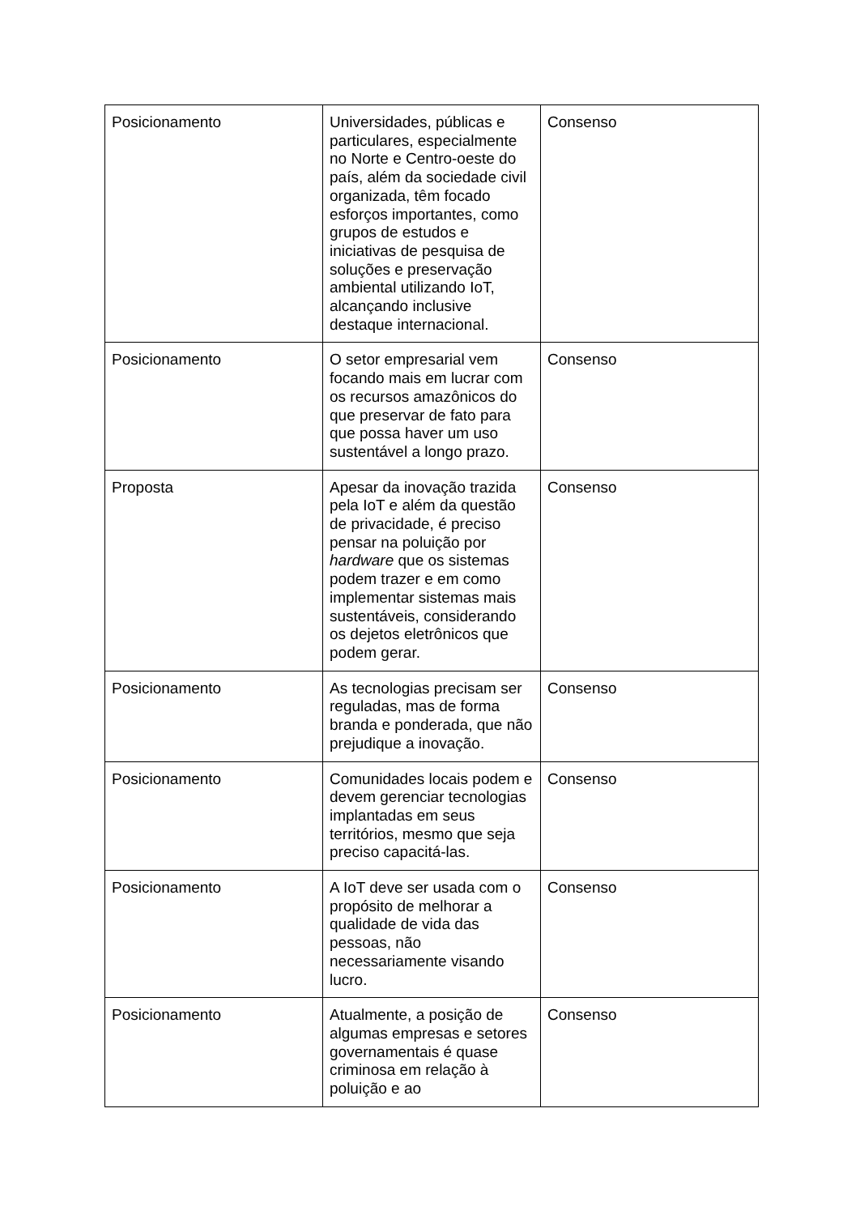| Posicionamento | Universidades, públicas e particulares, especialmente no Norte e Centro-oeste do país, além da sociedade civil organizada, têm focado esforços importantes, como grupos de estudos e iniciativas de pesquisa de soluções e preservação ambiental utilizando IoT, alcançando inclusive destaque internacional. | Consenso |
| Posicionamento | O setor empresarial vem focando mais em lucrar com os recursos amazônicos do que preservar de fato para que possa haver um uso sustentável a longo prazo. | Consenso |
| Proposta | Apesar da inovação trazida pela IoT e além da questão de privacidade, é preciso pensar na poluição por hardware que os sistemas podem trazer e em como implementar sistemas mais sustentáveis, considerando os dejetos eletrônicos que podem gerar. | Consenso |
| Posicionamento | As tecnologias precisam ser reguladas, mas de forma branda e ponderada, que não prejudique a inovação. | Consenso |
| Posicionamento | Comunidades locais podem e devem gerenciar tecnologias implantadas em seus territórios, mesmo que seja preciso capacitá-las. | Consenso |
| Posicionamento | A IoT deve ser usada com o propósito de melhorar a qualidade de vida das pessoas, não necessariamente visando lucro. | Consenso |
| Posicionamento | Atualmente, a posição de algumas empresas e setores governamentais é quase criminosa em relação à poluição e ao | Consenso |